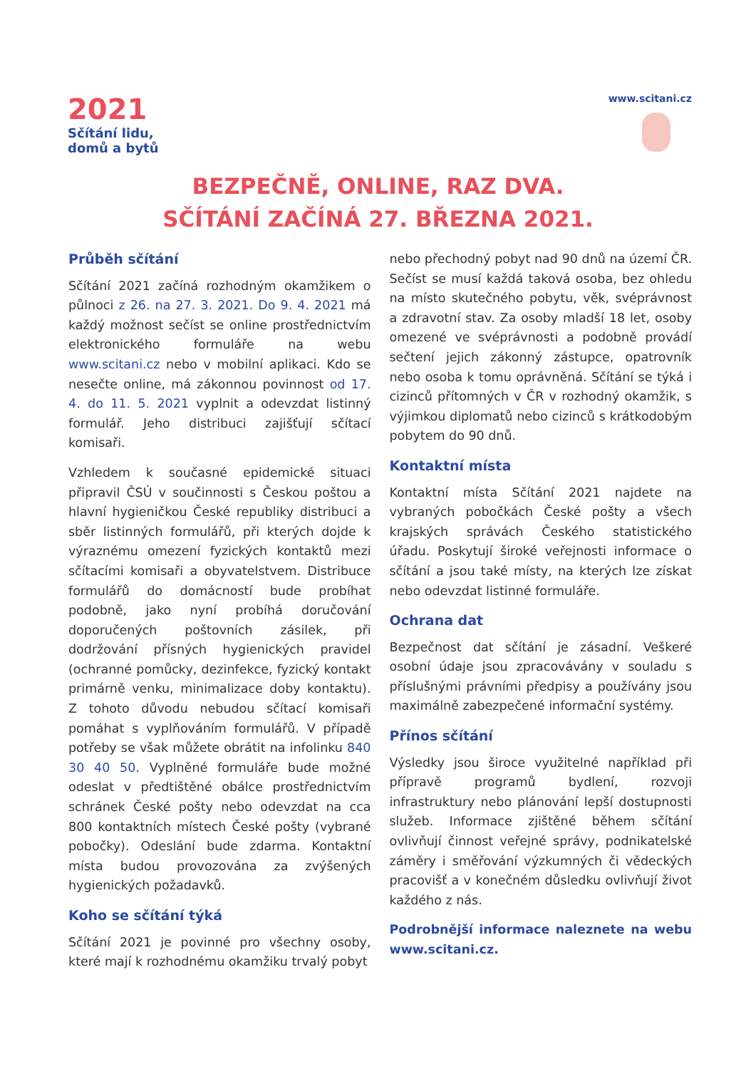2021
Sčítání lidu,
domů a bytů
www.scitani.cz
BEZPEČNĚ, ONLINE, RAZ DVA.
SČÍTÁNÍ ZAČÍNÁ 27. BŘEZNA 2021.
Průběh sčítání
Sčítání 2021 začíná rozhodným okamžikem o půlnoci z 26. na 27. 3. 2021. Do 9. 4. 2021 má každý možnost sečíst se online prostřednictvím elektronického formuláře na webu www.scitani.cz nebo v mobilní aplikaci. Kdo se nesečte online, má zákonnou povinnost od 17. 4. do 11. 5. 2021 vyplnit a odevzdat listinný formulář. Jeho distribuci zajišťují sčítací komisaři.
Vzhledem k současné epidemické situaci připravil ČSÚ v součinnosti s Českou poštou a hlavní hygieničkou České republiky distribuci a sběr listinných formulářů, při kterých dojde k výraznému omezení fyzických kontaktů mezi sčítacími komisaři a obyvatelstvem. Distribuce formulářů do domácností bude probíhat podobně, jako nyní probíhá doručování doporučených poštovních zásilek, při dodržování přísných hygienických pravidel (ochranné pomůcky, dezinfekce, fyzický kontakt primárně venku, minimalizace doby kontaktu). Z tohoto důvodu nebudou sčítací komisaři pomáhat s vyplňováním formulářů. V případě potřeby se však můžete obrátit na infolinku 840 30 40 50. Vyplněné formuláře bude možné odeslat v předtištěné obálce prostřednictvím schránek České pošty nebo odevzdat na cca 800 kontaktních místech České pošty (vybrané pobočky). Odeslání bude zdarma. Kontaktní místa budou provozována za zvýšených hygienických požadavků.
Koho se sčítání týká
Sčítání 2021 je povinné pro všechny osoby, které mají k rozhodnému okamžiku trvalý pobyt
nebo přechodný pobyt nad 90 dnů na území ČR. Sečíst se musí každá taková osoba, bez ohledu na místo skutečného pobytu, věk, svéprávnost a zdravotní stav. Za osoby mladší 18 let, osoby omezené ve svéprávnosti a podobně provádí sečtení jejich zákonný zástupce, opatrovník nebo osoba k tomu oprávněná. Sčítání se týká i cizinců přítomných v ČR v rozhodný okamžik, s výjimkou diplomatů nebo cizinců s krátkodobým pobytem do 90 dnů.
Kontaktní místa
Kontaktní místa Sčítání 2021 najdete na vybraných pobočkách České pošty a všech krajských správách Českého statistického úřadu. Poskytují široké veřejnosti informace o sčítání a jsou také místy, na kterých lze získat nebo odevzdat listinné formuláře.
Ochrana dat
Bezpečnost dat sčítání je zásadní. Veškeré osobní údaje jsou zpracovávány v souladu s příslušnými právními předpisy a používány jsou maximálně zabezpečené informační systémy.
Přínos sčítání
Výsledky jsou široce využitelné například při přípravě programů bydlení, rozvoji infrastruktury nebo plánování lepší dostupnosti služeb. Informace zjištěné během sčítání ovlivňují činnost veřejné správy, podnikatelské záměry i směřování výzkumných či vědeckých pracovišť a v konečném důsledku ovlivňují život každého z nás.
Podrobnější informace naleznete na webu www.scitani.cz.